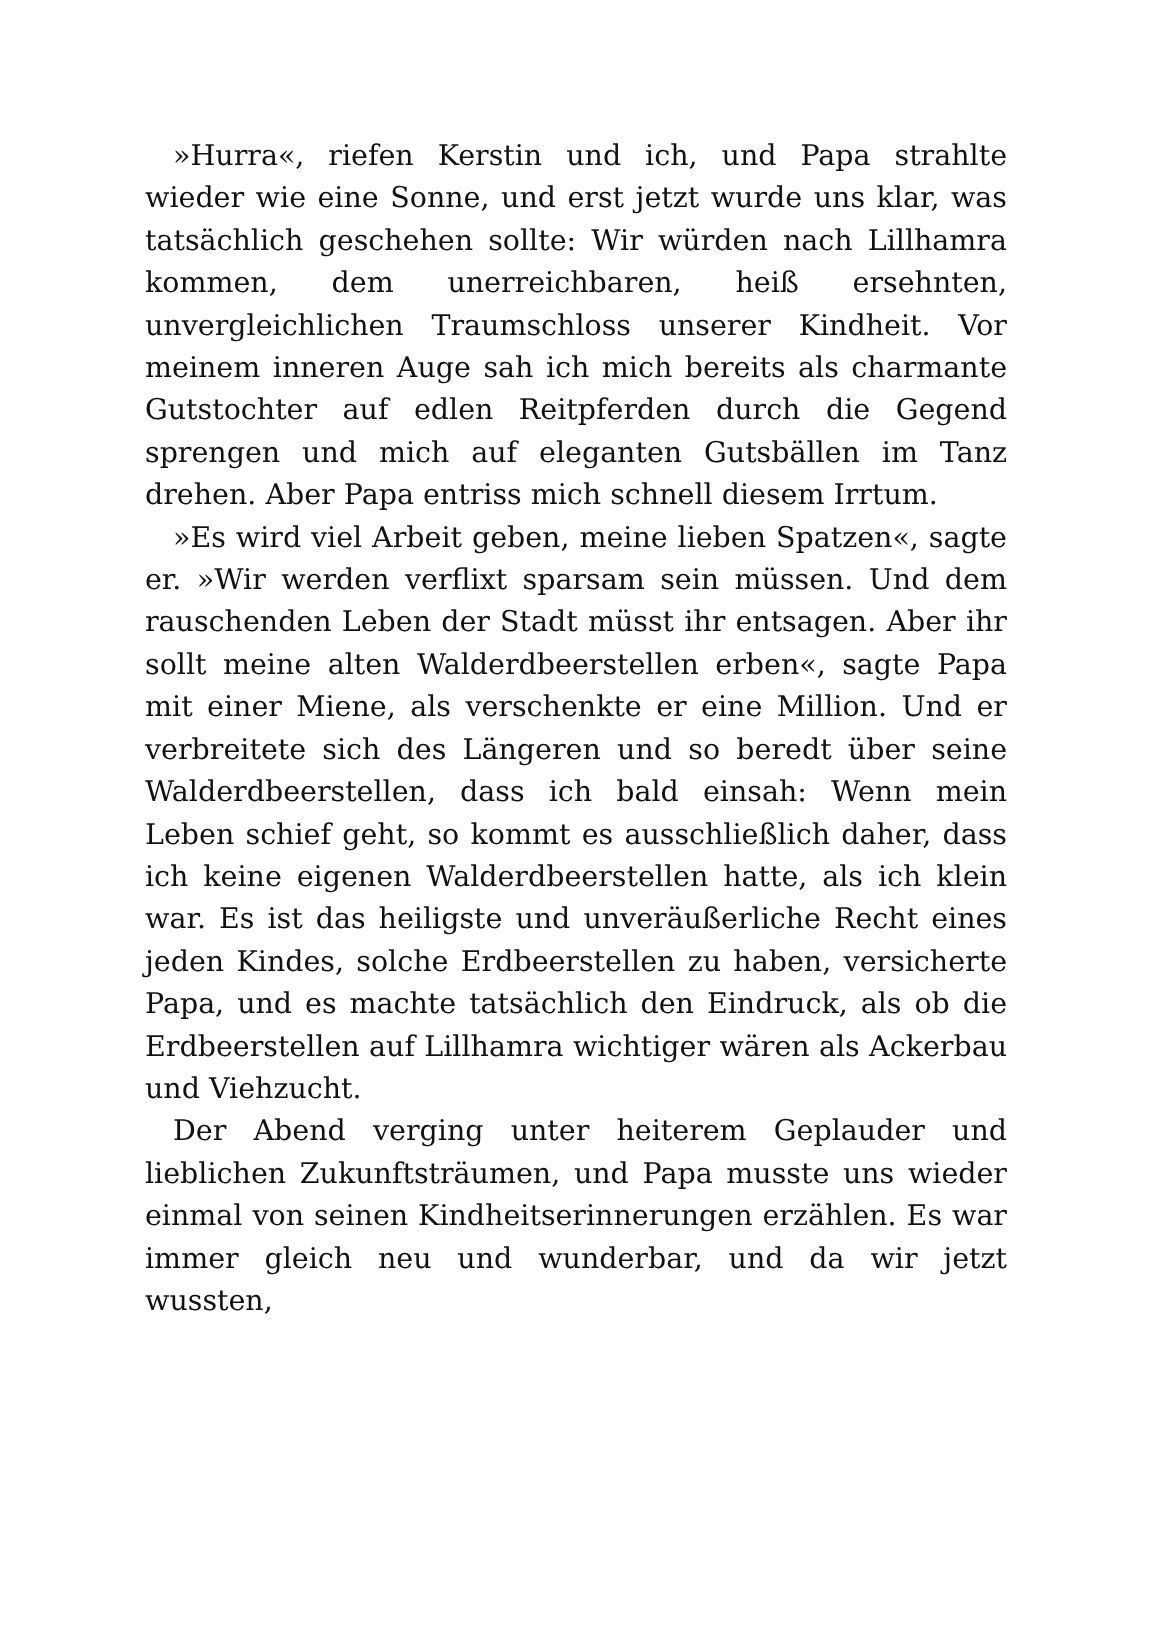»Hurra«, riefen Kerstin und ich, und Papa strahlte wieder wie eine Sonne, und erst jetzt wurde uns klar, was tatsächlich geschehen sollte: Wir würden nach Lillhamra kommen, dem unerreichbaren, heiß ersehnten, unvergleichlichen Traumschloss unserer Kindheit. Vor meinem inneren Auge sah ich mich bereits als charmante Gutstochter auf edlen Reitpferden durch die Gegend sprengen und mich auf eleganten Gutsbällen im Tanz drehen. Aber Papa entriss mich schnell diesem Irrtum.
»Es wird viel Arbeit geben, meine lieben Spatzen«, sagte er. »Wir werden verflixt sparsam sein müssen. Und dem rauschenden Leben der Stadt müsst ihr entsagen. Aber ihr sollt meine alten Walderdbeerstellen erben«, sagte Papa mit einer Miene, als verschenkte er eine Million. Und er verbreitete sich des Längeren und so beredt über seine Walderdbeerstellen, dass ich bald einsah: Wenn mein Leben schief geht, so kommt es ausschließlich daher, dass ich keine eigenen Walderdbeerstellen hatte, als ich klein war. Es ist das heiligste und unveräußerliche Recht eines jeden Kindes, solche Erdbeerstellen zu haben, versicherte Papa, und es machte tatsächlich den Eindruck, als ob die Erdbeerstellen auf Lillhamra wichtiger wären als Ackerbau und Viehzucht.
Der Abend verging unter heiterem Geplauder und lieblichen Zukunftsträumen, und Papa musste uns wieder einmal von seinen Kindheitserinnerungen erzählen. Es war immer gleich neu und wunderbar, und da wir jetzt wussten,